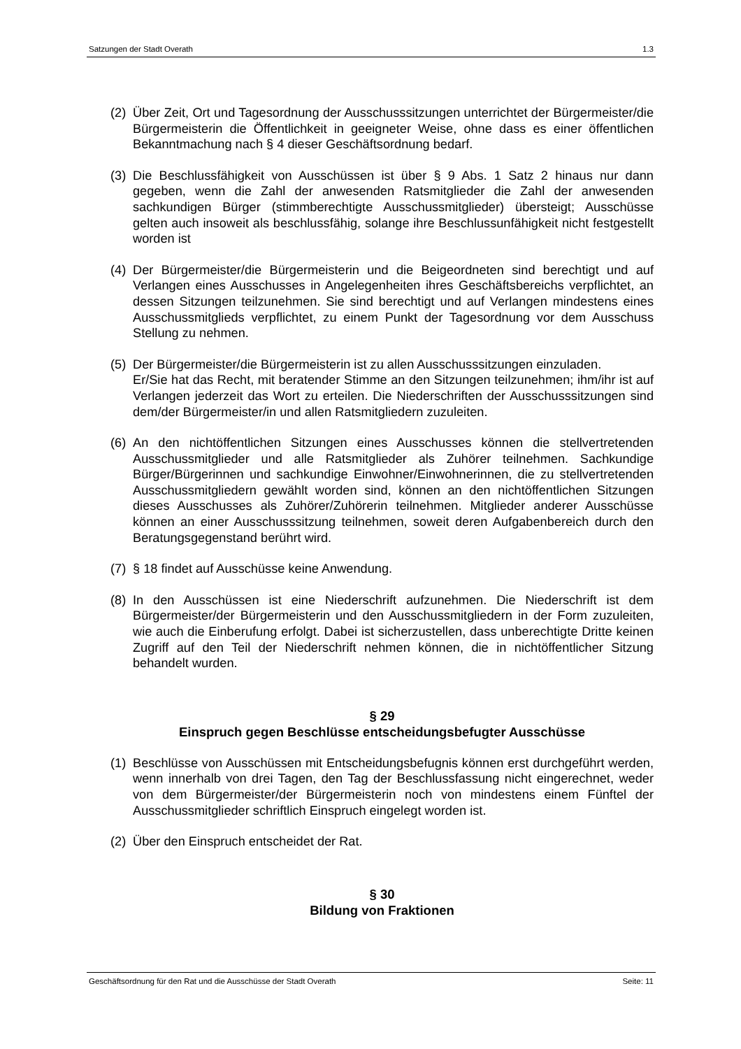Satzungen der Stadt Overath 1.3
(2) Über Zeit, Ort und Tagesordnung der Ausschusssitzungen unterrichtet der Bürgermeister/die Bürgermeisterin die Öffentlichkeit in geeigneter Weise, ohne dass es einer öffentlichen Bekanntmachung nach § 4 dieser Geschäftsordnung bedarf.
(3) Die Beschlussfähigkeit von Ausschüssen ist über § 9 Abs. 1 Satz 2 hinaus nur dann gegeben, wenn die Zahl der anwesenden Ratsmitglieder die Zahl der anwesenden sachkundigen Bürger (stimmberechtigte Ausschussmitglieder) übersteigt; Ausschüsse gelten auch insoweit als beschlussfähig, solange ihre Beschlussunfähigkeit nicht festgestellt worden ist
(4) Der Bürgermeister/die Bürgermeisterin und die Beigeordneten sind berechtigt und auf Verlangen eines Ausschusses in Angelegenheiten ihres Geschäftsbereichs verpflichtet, an dessen Sitzungen teilzunehmen. Sie sind berechtigt und auf Verlangen mindestens eines Ausschussmitglieds verpflichtet, zu einem Punkt der Tagesordnung vor dem Ausschuss Stellung zu nehmen.
(5) Der Bürgermeister/die Bürgermeisterin ist zu allen Ausschusssitzungen einzuladen.
Er/Sie hat das Recht, mit beratender Stimme an den Sitzungen teilzunehmen; ihm/ihr ist auf Verlangen jederzeit das Wort zu erteilen. Die Niederschriften der Ausschusssitzungen sind dem/der Bürgermeister/in und allen Ratsmitgliedern zuzuleiten.
(6) An den nichtöffentlichen Sitzungen eines Ausschusses können die stellvertretenden Ausschussmitglieder und alle Ratsmitglieder als Zuhörer teilnehmen. Sachkundige Bürger/Bürgerinnen und sachkundige Einwohner/Einwohnerinnen, die zu stellvertretenden Ausschussmitgliedern gewählt worden sind, können an den nichtöffentlichen Sitzungen dieses Ausschusses als Zuhörer/Zuhörerin teilnehmen. Mitglieder anderer Ausschüsse können an einer Ausschusssitzung teilnehmen, soweit deren Aufgabenbereich durch den Beratungsgegenstand berührt wird.
(7) § 18 findet auf Ausschüsse keine Anwendung.
(8) In den Ausschüssen ist eine Niederschrift aufzunehmen. Die Niederschrift ist dem Bürgermeister/der Bürgermeisterin und den Ausschussmitgliedern in der Form zuzuleiten, wie auch die Einberufung erfolgt. Dabei ist sicherzustellen, dass unberechtigte Dritte keinen Zugriff auf den Teil der Niederschrift nehmen können, die in nichtöffentlicher Sitzung behandelt wurden.
§ 29
Einspruch gegen Beschlüsse entscheidungsbefugter Ausschüsse
(1) Beschlüsse von Ausschüssen mit Entscheidungsbefugnis können erst durchgeführt werden, wenn innerhalb von drei Tagen, den Tag der Beschlussfassung nicht eingerechnet, weder von dem Bürgermeister/der Bürgermeisterin noch von mindestens einem Fünftel der Ausschussmitglieder schriftlich Einspruch eingelegt worden ist.
(2) Über den Einspruch entscheidet der Rat.
§ 30
Bildung von Fraktionen
Geschäftsordnung für den Rat und die Ausschüsse der Stadt Overath Seite: 11